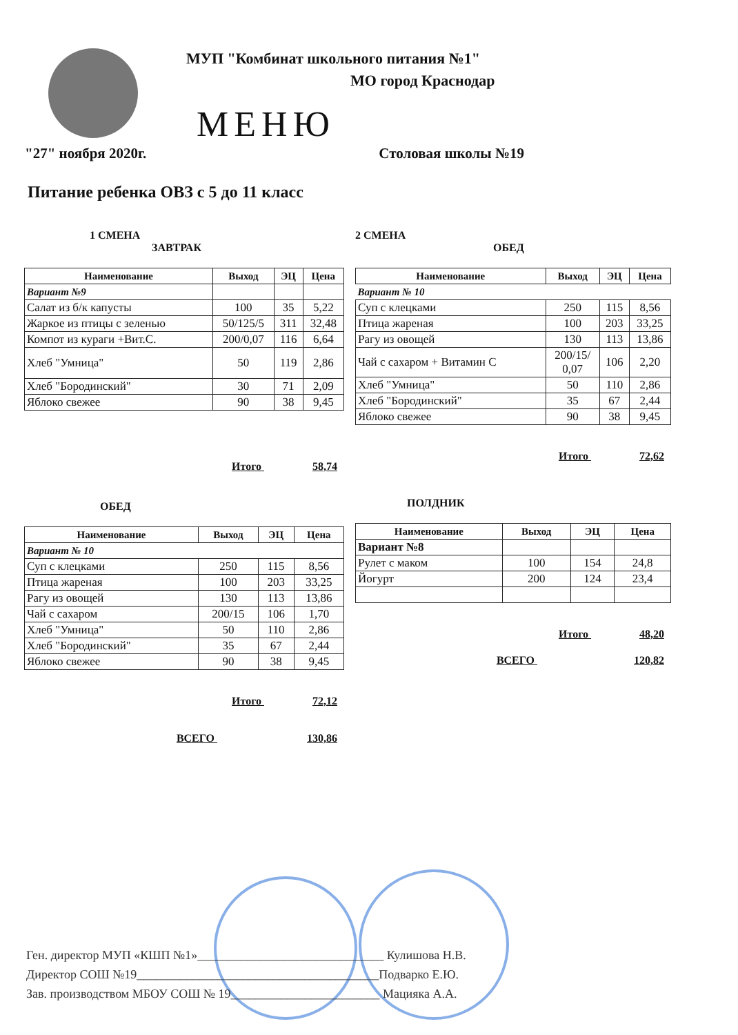МУП "Комбинат школьного питания №1"
МО город Краснодар
МЕНЮ
"27" ноября 2020г. Столовая школы №19
Питание ребенка ОВЗ с 5 до 11 класс
1 СМЕНА
ЗАВТРАК
| Наименование | Выход | ЭЦ | Цена |
| --- | --- | --- | --- |
| Вариант №9 | | | |
| Салат из б/к капусты | 100 | 35 | 5,22 |
| Жаркое из птицы с зеленью | 50/125/5 | 311 | 32,48 |
| Компот из кураги +Вит.С. | 200/0,07 | 116 | 6,64 |
| Хлеб "Умница" | 50 | 119 | 2,86 |
| Хлеб "Бородинский" | 30 | 71 | 2,09 |
| Яблоко свежее | 90 | 38 | 9,45 |
Итого 58,74
ОБЕД
| Наименование | Выход | ЭЦ | Цена |
| --- | --- | --- | --- |
| Вариант № 10 | | | |
| Суп с клецками | 250 | 115 | 8,56 |
| Птица жареная | 100 | 203 | 33,25 |
| Рагу из овощей | 130 | 113 | 13,86 |
| Чай с сахаром | 200/15 | 106 | 1,70 |
| Хлеб "Умница" | 50 | 110 | 2,86 |
| Хлеб "Бородинский" | 35 | 67 | 2,44 |
| Яблоко свежее | 90 | 38 | 9,45 |
Итого 72,12
ВСЕГО 130,86
2 СМЕНА
ОБЕД
| Наименование | Выход | ЭЦ | Цена |
| --- | --- | --- | --- |
| Вариант № 10 | | | |
| Суп с клецками | 250 | 115 | 8,56 |
| Птица жареная | 100 | 203 | 33,25 |
| Рагу из овощей | 130 | 113 | 13,86 |
| Чай с сахаром + Витамин С | 200/15/ 0,07 | 106 | 2,20 |
| Хлеб "Умница" | 50 | 110 | 2,86 |
| Хлеб "Бородинский" | 35 | 67 | 2,44 |
| Яблоко свежее | 90 | 38 | 9,45 |
Итого 72,62
ПОЛДНИК
| Наименование | Выход | ЭЦ | Цена |
| --- | --- | --- | --- |
| Вариант №8 | | | |
| Рулет с маком | 100 | 154 | 24,8 |
| Йогурт | 200 | 124 | 23,4 |
Итого 48,20
ВСЕГО 120,82
Ген. директор МУП «КШП №1»______________________________ Кулишова Н.В.
Директор СОШ №19_______________________________________Подварко Е.Ю.
Зав. производством МБОУ СОШ № 19________________________ Мацияка А.А.